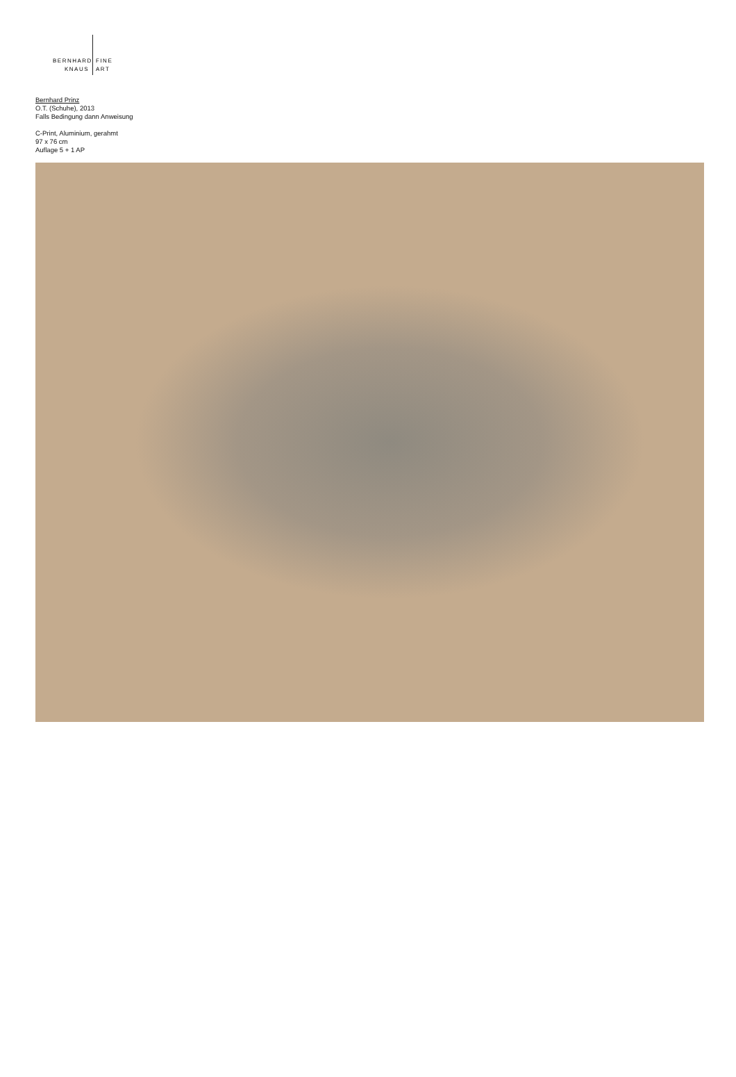BERNHARD
KNAUS
FINE
ART
Bernhard Prinz
O.T. (Schuhe), 2013
Falls Bedingung dann Anweisung
C-Print, Aluminium, gerahmt
97 x 76 cm
Auflage 5 + 1 AP